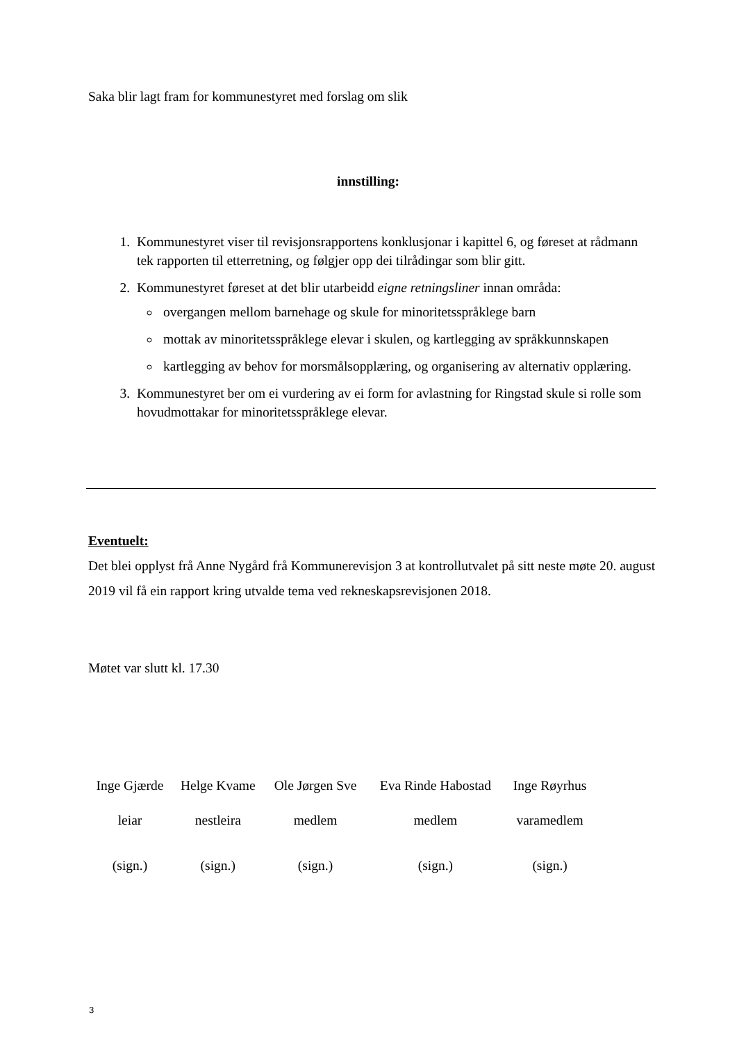Saka blir lagt fram for kommunestyret med forslag om slik
innstilling:
1. Kommunestyret viser til revisjonsrapportens konklusjonar i kapittel 6, og føreset at rådmann tek rapporten til etterretning, og følgjer opp dei tilrådingar som blir gitt.
2. Kommunestyret føreset at det blir utarbeidd eigne retningsliner innan områda:
overgangen mellom barnehage og skule for minoritetsspråklege barn
mottak av minoritetsspråklege elevar i skulen, og kartlegging av språkkunnskapen
kartlegging av behov for morsmålsopplæring, og organisering av alternativ opplæring.
3. Kommunestyret ber om ei vurdering av ei form for avlastning for Ringstad skule si rolle som hovudmottakar for minoritetsspråklege elevar.
Eventuelt:
Det blei opplyst frå Anne Nygård frå Kommunerevisjon 3 at kontrollutvalet på sitt neste møte 20. august 2019 vil få ein rapport kring utvalde tema ved rekneskapsrevisjonen 2018.
Møtet var slutt kl. 17.30
| Inge Gjærde | Helge Kvame | Ole Jørgen Sve | Eva Rinde Habostad | Inge Røyrhus |
| leiar | nestleira | medlem | medlem | varamedlem |
| (sign.) | (sign.) | (sign.) | (sign.) | (sign.) |
3